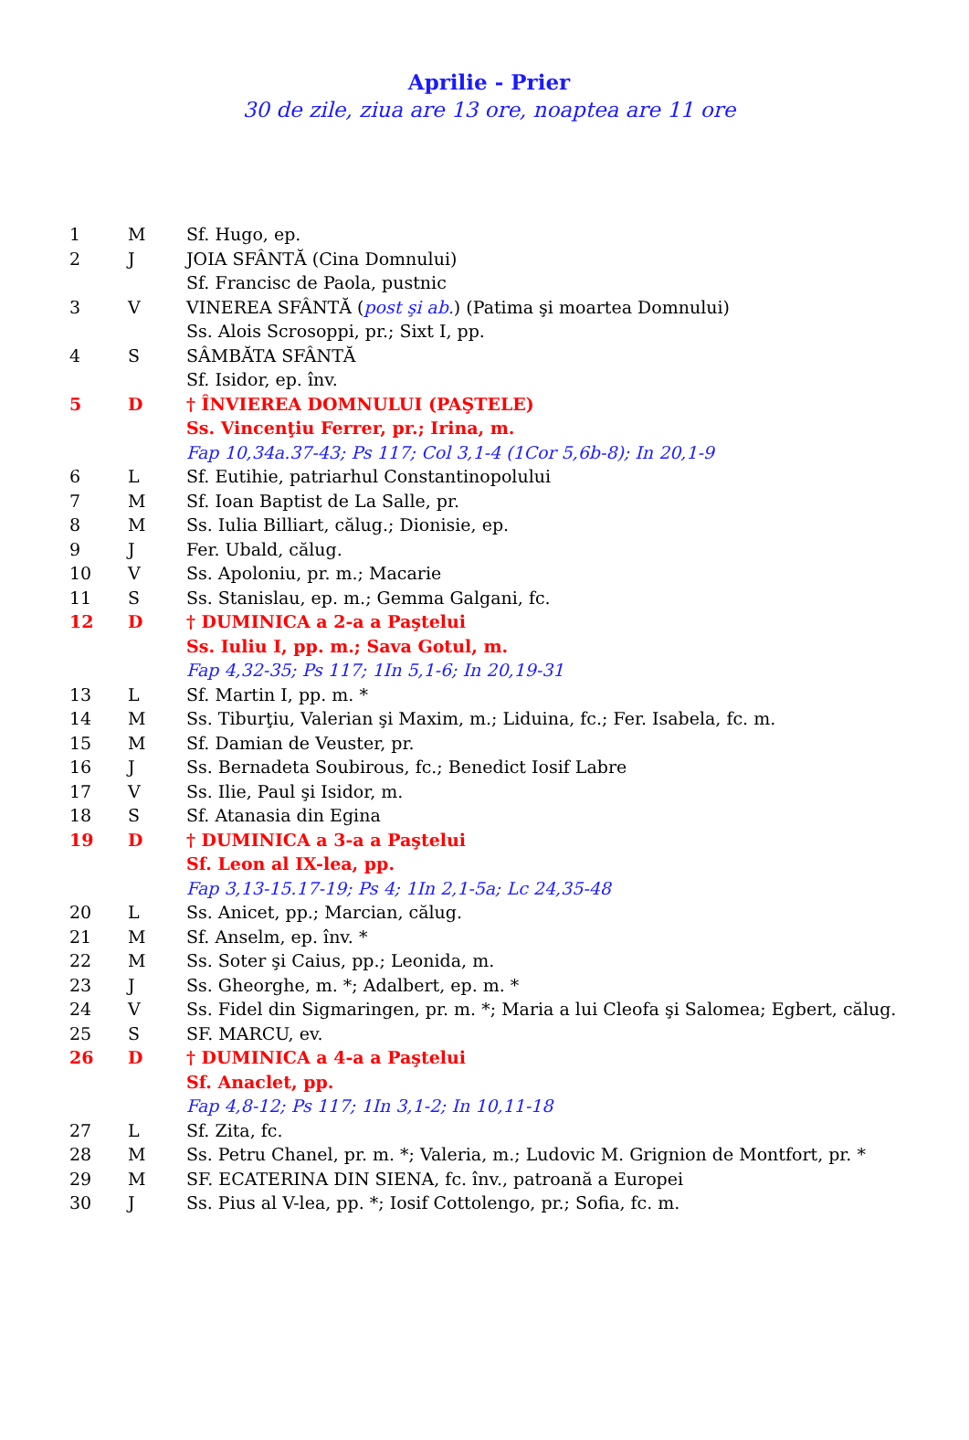Aprilie - Prier
30 de zile, ziua are 13 ore, noaptea are 11 ore
| 1 | M | Sf. Hugo, ep. |
| 2 | J | JOIA SFÂNTĂ (Cina Domnului) |
| | | Sf. Francisc de Paola, pustnic |
| 3 | V | VINEREA SFÂNTĂ ( post şi ab. ) (Patima şi moartea Domnului) |
| | | Ss. Alois Scrosoppi, pr.; Sixt I, pp. |
| 4 | S | SÂMBĂTA SFÂNTĂ |
| | | Sf. Isidor, ep. înv. |
| 5 | D | † ÎNVIEREA DOMNULUI (PAŞTELE) |
| | | Ss. Vincenţiu Ferrer, pr.; Irina, m. |
| | | Fap 10,34a.37-43; Ps 117; Col 3,1-4 (1Cor 5,6b-8); In 20,1-9 |
| 6 | L | Sf. Eutihie, patriarhul Constantinopolului |
| 7 | M | Sf. Ioan Baptist de La Salle, pr. |
| 8 | M | Ss. Iulia Billiart, călug.; Dionisie, ep. |
| 9 | J | Fer. Ubald, călug. |
| 10 | V | Ss. Apoloniu, pr. m.; Macarie |
| 11 | S | Ss. Stanislau, ep. m.; Gemma Galgani, fc. |
| 12 | D | † DUMINICA a 2-a a Paştelui |
| | | Ss. Iuliu I, pp. m.; Sava Gotul, m. |
| | | Fap 4,32-35; Ps 117; 1In 5,1-6; In 20,19-31 |
| 13 | L | Sf. Martin I, pp. m. * |
| 14 | M | Ss. Tiburţiu, Valerian şi Maxim, m.; Liduina, fc.; Fer. Isabela, fc. m. |
| 15 | M | Sf. Damian de Veuster, pr. |
| 16 | J | Ss. Bernadeta Soubirous, fc.; Benedict Iosif Labre |
| 17 | V | Ss. Ilie, Paul şi Isidor, m. |
| 18 | S | Sf. Atanasia din Egina |
| 19 | D | † DUMINICA a 3-a a Paştelui |
| | | Sf. Leon al IX-lea, pp. |
| | | Fap 3,13-15.17-19; Ps 4; 1In 2,1-5a; Lc 24,35-48 |
| 20 | L | Ss. Anicet, pp.; Marcian, călug. |
| 21 | M | Sf. Anselm, ep. înv. * |
| 22 | M | Ss. Soter şi Caius, pp.; Leonida, m. |
| 23 | J | Ss. Gheorghe, m. *; Adalbert, ep. m. * |
| 24 | V | Ss. Fidel din Sigmaringen, pr. m. *; Maria a lui Cleofa şi Salomea; Egbert, călug. |
| 25 | S | SF. MARCU, ev. |
| 26 | D | † DUMINICA a 4-a a Paştelui |
| | | Sf. Anaclet, pp. |
| | | Fap 4,8-12; Ps 117; 1In 3,1-2; In 10,11-18 |
| 27 | L | Sf. Zita, fc. |
| 28 | M | Ss. Petru Chanel, pr. m. *; Valeria, m.; Ludovic M. Grignion de Montfort, pr. * |
| 29 | M | SF. ECATERINA DIN SIENA, fc. înv., patroană a Europei |
| 30 | J | Ss. Pius al V-lea, pp. *; Iosif Cottolengo, pr.; Sofia, fc. m. |